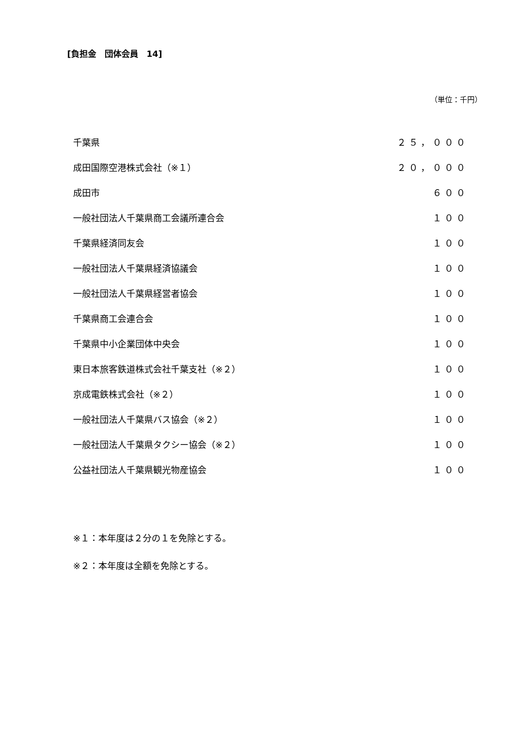[負担金　団体会員　14]
（単位：千円）
| 千葉県 | ２５，０００ |
| 成田国際空港株式会社（※１） | ２０，０００ |
| 成田市 | ６００ |
| 一般社団法人千葉県商工会議所連合会 | １００ |
| 千葉県経済同友会 | １００ |
| 一般社団法人千葉県経済協議会 | １００ |
| 一般社団法人千葉県経営者協会 | １００ |
| 千葉県商工会連合会 | １００ |
| 千葉県中小企業団体中央会 | １００ |
| 東日本旅客鉄道株式会社千葉支社（※２） | １００ |
| 京成電鉄株式会社（※２） | １００ |
| 一般社団法人千葉県バス協会（※２） | １００ |
| 一般社団法人千葉県タクシー協会（※２） | １００ |
| 公益社団法人千葉県観光物産協会 | １００ |
※１：本年度は２分の１を免除とする。
※２：本年度は全額を免除とする。